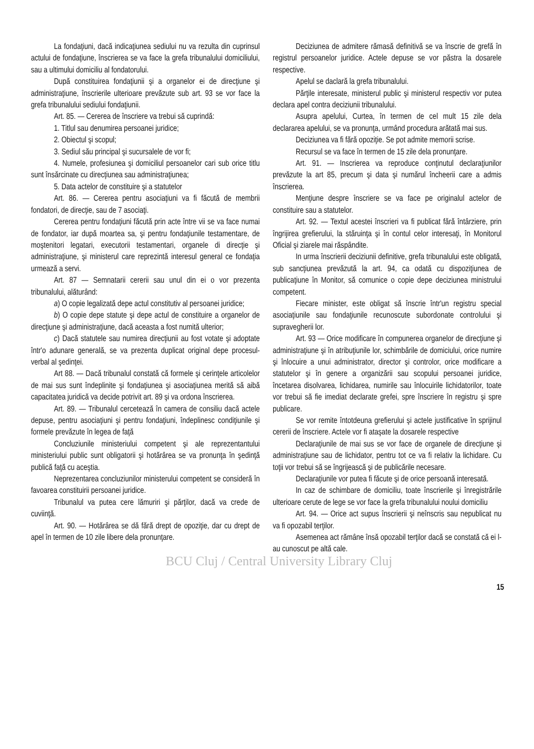La fondaţiuni, dacă indicaţiunea sediului nu va rezulta din cuprinsul actului de fondaţiune, înscrierea se va face la grefa tribunalului domiciliului, sau a ultimului domiciliu al fondatorului.
După constituirea fondaţiunii şi a organelor ei de direcţiune şi administraţiune, înscrierile ulterioare prevăzute sub art. 93 se vor face la grefa tribunalului sediului fondaţiunii.
Art. 85. — Cererea de înscriere va trebui să cuprindă:
1. Titlul sau denumirea persoanei juridice;
2. Obiectul şi scopul;
3. Sediul său principal şi sucursalele de vor fi;
4. Numele, profesiunea şi domiciliul persoanelor cari sub orice titlu sunt însărcinate cu direcţiunea sau administraţiunea;
5. Data actelor de constituire şi a statutelor
Art. 86. — Cererea pentru asociaţiuni va fi făcută de membrii fondatori, de direcţie, sau de 7 asociaţi.
Cererea pentru fondaţiuni făcută prin acte între vii se va face numai de fondator, iar după moartea sa, şi pentru fondaţiunile testamentare, de moştenitori legatari, executorii testamentari, organele di direcţie şi administraţiune, şi ministerul care reprezintă interesul general ce fondaţia urmează a servi.
Art. 87 — Semnatarii cererii sau unul din ei o vor prezenta tribunalului, alăturând:
a) O copie legalizată depe actul constitutiv al persoanei juridice;
b) O copie depe statute şi depe actul de constituire a organelor de direcţiune şi administraţiune, dacă aceasta a fost numită ulterior;
c) Dacă statutele sau numirea direcţiunii au fost votate şi adoptate într'o adunare generală, se va prezenta duplicat original depe procesul-verbal al şedinţei.
Art 88. — Dacă tribunalul constată că formele şi cerinţele articolelor de mai sus sunt îndeplinite şi fondaţiunea şi asociaţiunea merită să aibă capacitatea juridică va decide potrivit art. 89 şi va ordona înscrierea.
Art. 89. — Tribunalul cercetează în camera de consiliu dacă actele depuse, pentru asociaţiuni şi pentru fondaţiuni, îndeplinesc condiţiunile şi formele prevăzute în legea de faţă
Concluziunile ministeriului competent şi ale reprezentantului ministeriului public sunt obligatorii şi hotărârea se va pronunţa în şedinţă publică faţă cu aceştia.
Neprezentarea concluziunilor ministerului competent se consideră în favoarea constituirii persoanei juridice.
Tribunalul va putea cere lămuriri şi părţilor, dacă va crede de cuviinţă.
Art. 90. — Hotărârea se dă fără drept de opoziţie, dar cu drept de apel în termen de 10 zile libere dela pronunţare.
Deciziunea de admitere rămasă definitivă se va înscrie de grefă în registrul persoanelor juridice. Actele depuse se vor păstra la dosarele respective.
Apelul se daclară la grefa tribunalului.
Părţile interesate, ministerul public şi ministerul respectiv vor putea declara apel contra deciziunii tribunalului.
Asupra apelului, Curtea, în termen de cel mult 15 zile dela declararea apelului, se va pronunţa, urmând procedura arătată mai sus.
Deciziunea va fi fără opoziţie. Se pot admite memorii scrise.
Recursul se va face în termen de 15 zile dela pronunţare.
Art. 91. — Inscrierea va reproduce conţinutul declaraţiunilor prevăzute la art 85, precum şi data şi numărul încheerii care a admis înscrierea.
Menţiune despre înscriere se va face pe originalul actelor de constituire sau a statutelor.
Art. 92. — Textul acestei înscrieri va fi publicat fără întârziere, prin îngrijirea grefierului, la stăruinţa şi în contul celor interesaţi, în Monitorul Oficial şi ziarele mai răspândite.
In urma înscrierii deciziunii definitive, grefa tribunalului este obligată, sub sancţiunea prevăzută la art. 94, ca odată cu dispoziţiunea de publicaţiune în Monitor, să comunice o copie depe deciziunea ministrului competent.
Fiecare minister, este obligat să înscrie într'un registru special asociaţiunile sau fondaţiunile recunoscute subordonate controlului şi supravegherii lor.
Art. 93 — Orice modificare în compunerea organelor de direcţiune şi administraţiune şi în atribuţiunile lor, schimbările de domiciului, orice numire şi înlocuire a unui administrator, director şi controlor, orice modificare a statutelor şi în genere a organizării sau scopului persoanei juridice, încetarea disolvarea, lichidarea, numirile sau înlocuirile lichidatorilor, toate vor trebui să fie imediat declarate grefei, spre înscriere în registru şi spre publicare.
Se vor remite întotdeuna grefierului şi actele justificative în sprijinul cererii de înscriere. Actele vor fi ataşate la dosarele respective
Declaraţiunile de mai sus se vor face de organele de direcţiune şi administraţiune sau de lichidator, pentru tot ce va fi relativ la lichidare. Cu toţii vor trebui să se îngrijească şi de publicările necesare.
Declaraţiunile vor putea fi făcute şi de orice persoană interesată.
In caz de schimbare de domiciliu, toate înscrierile şi înregistrările ulterioare cerute de lege se vor face la grefa tribunalului noului domiciliu
Art. 94. — Orice act supus înscrierii şi neînscris sau nepublicat nu va fi opozabil terţilor.
Asemenea act rămâne însă opozabil terţilor dacă se constată că ei l-au cunoscut pe altă cale.
BCU Cluj / Central University Library Cluj
15